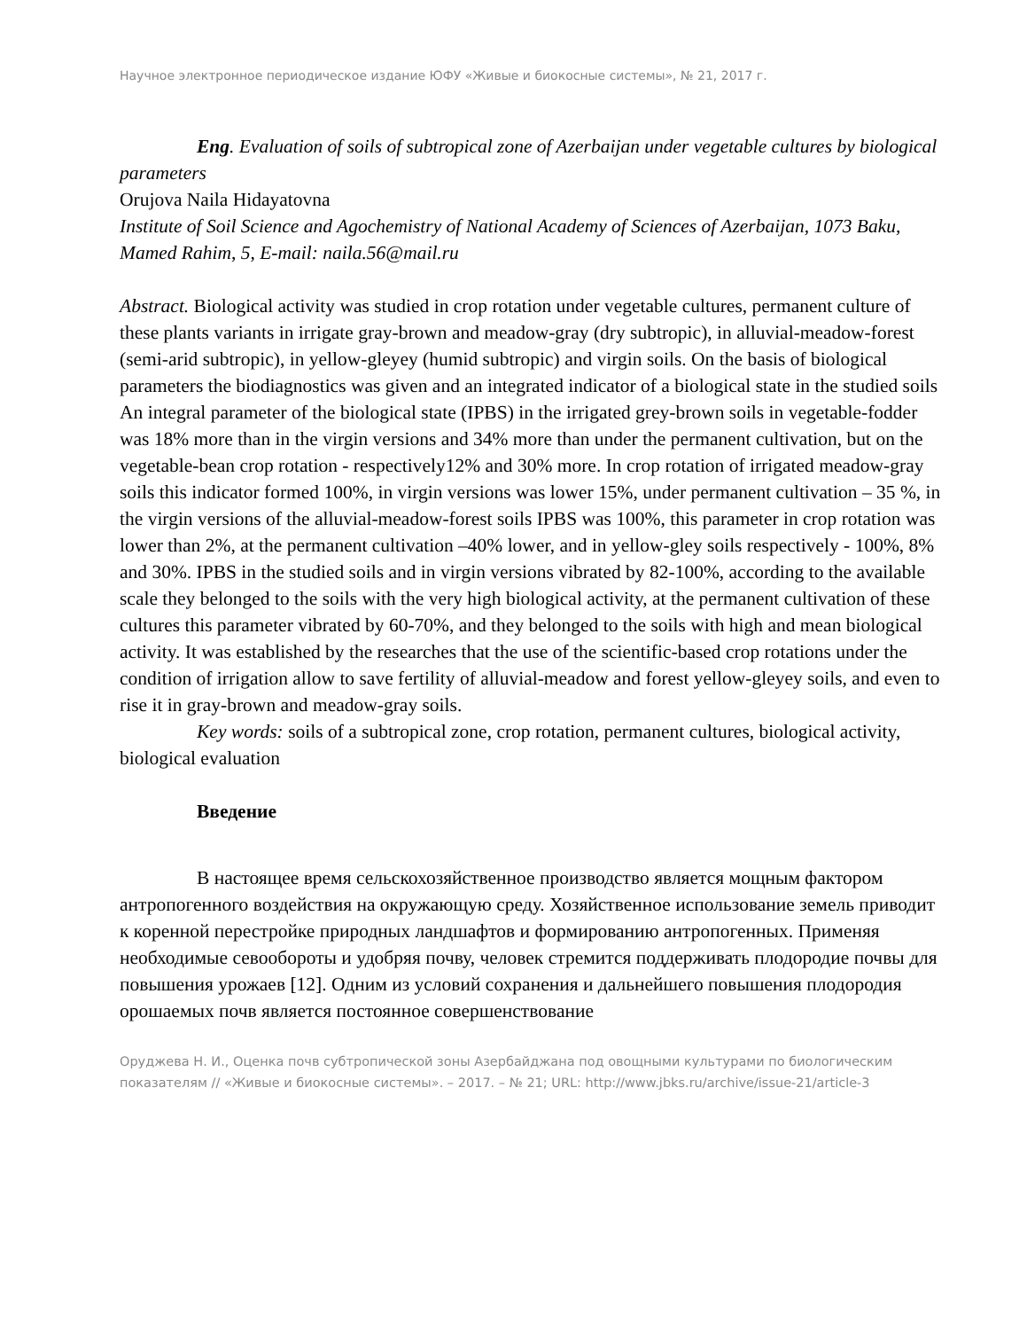Научное электронное периодическое издание ЮФУ «Живые и биокосные системы», № 21, 2017 г.
Eng. Evaluation of soils of subtropical zone of Azerbaijan under vegetable cultures by biological parameters
Orujova Naila Hidayatovna
Institute of Soil Science and Agochemistry of National Academy of Sciences of Azerbaijan, 1073 Baku, Mamed Rahim, 5, E-mail: naila.56@mail.ru
Abstract. Biological activity was studied in crop rotation under vegetable cultures, permanent culture of these plants variants in irrigate gray-brown and meadow-gray (dry subtropic), in alluvial-meadow-forest (semi-arid subtropic), in yellow-gleyey (humid subtropic) and virgin soils. On the basis of biological parameters the biodiagnostics was given and an integrated indicator of a biological state in the studied soils An integral parameter of the biological state (IPBS) in the irrigated grey-brown soils in vegetable-fodder was 18% more than in the virgin versions and 34% more than under the permanent cultivation, but on the vegetable-bean crop rotation - respectively12% and 30% more. In crop rotation of irrigated meadow-gray soils this indicator formed 100%, in virgin versions was lower 15%, under permanent cultivation – 35 %, in the virgin versions of the alluvial-meadow-forest soils IPBS was 100%, this parameter in crop rotation was lower than 2%, at the permanent cultivation –40% lower, and in yellow-gley soils respectively - 100%, 8% and 30%. IPBS in the studied soils and in virgin versions vibrated by 82-100%, according to the available scale they belonged to the soils with the very high biological activity, at the permanent cultivation of these cultures this parameter vibrated by 60-70%, and they belonged to the soils with high and mean biological activity. It was established by the researches that the use of the scientific-based crop rotations under the condition of irrigation allow to save fertility of alluvial-meadow and forest yellow-gleyey soils, and even to rise it in gray-brown and meadow-gray soils.
Key words: soils of a subtropical zone, crop rotation, permanent cultures, biological activity, biological evaluation
Введение
В настоящее время сельскохозяйственное производство является мощным фактором антропогенного воздействия на окружающую среду. Хозяйственное использование земель приводит к коренной перестройке природных ландшафтов и формированию антропогенных. Применяя необходимые севообороты и удобряя почву, человек стремится поддерживать плодородие почвы для повышения урожаев [12]. Одним из условий сохранения и дальнейшего повышения плодородия орошаемых почв является постоянное совершенствование
Оруджева Н. И., Оценка почв субтропической зоны Азербайджана под овощными культурами по биологическим показателям // «Живые и биокосные системы». – 2017. – № 21; URL: http://www.jbks.ru/archive/issue-21/article-3